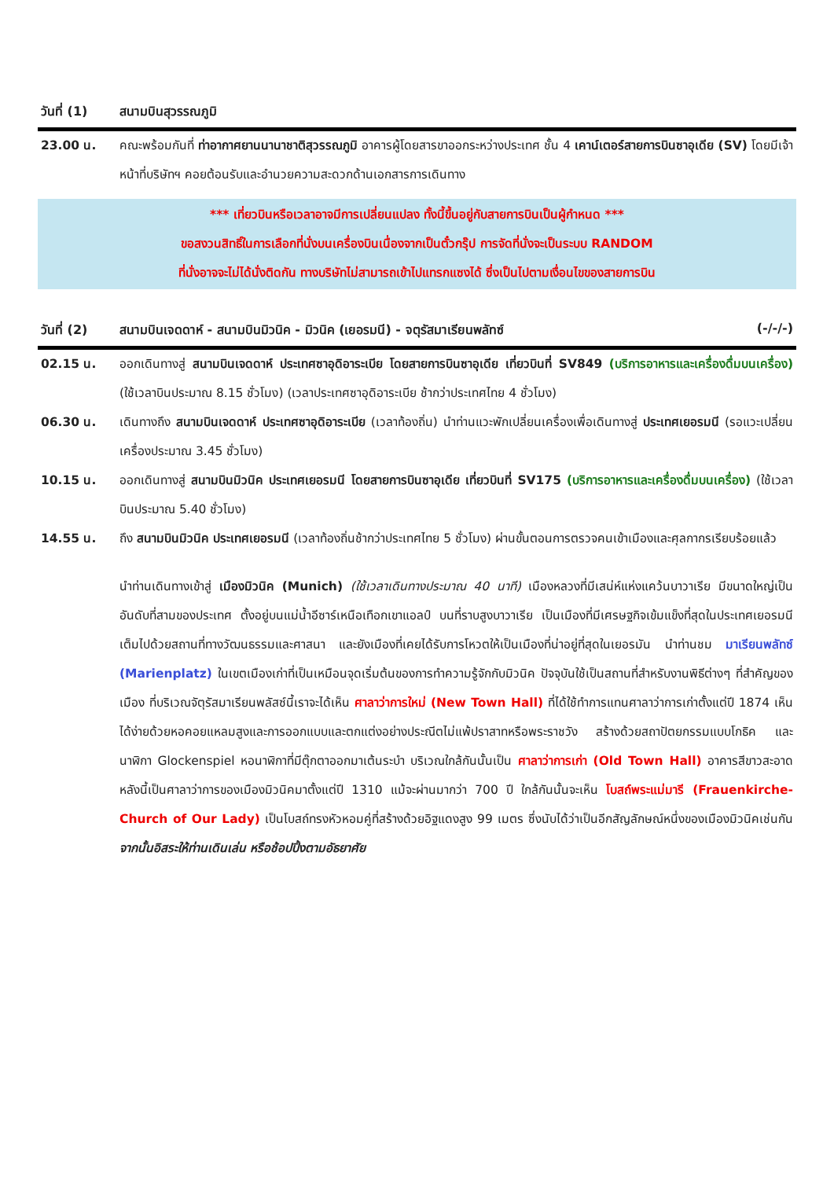วันที่ (1) สนามบินสุวรรณภูมิ
23.00 น. คณะพร้อมกันที่ ท่าอากาศยานนานาชาติสุวรรณภูมิ อาคารผู้โดยสารขาออกระหว่างประเทศ ชั้น 4 เคาน์เตอร์สายการบินซาอุเดีย (SV) โดยมีเจ้าหน้าที่บริษัทฯ คอยต้อนรับและอำนวยความสะดวกด้านเอกสารการเดินทาง
*** เที่ยวบินหรือเวลาอาจมีการเปลี่ยนแปลง ทั้งนี้ขึ้นอยู่กับสายการบินเป็นผู้กำหนด ***
ขอสงวนสิทธิ์ในการเลือกที่นั่งบนเครื่องบินเนื่องจากเป็นตั๋วกรุ๊ป การจัดที่นั่งจะเป็นระบบ RANDOM
ที่นั่งอาจจะไม่ได้นั่งติดกัน ทางบริษัทไม่สามารถเข้าไปแทรกแซงได้ ซึ่งเป็นไปตามเงื่อนไขของสายการบิน
วันที่ (2) สนามบินเจดดาห์ - สนามบินมิวนิค - มิวนิค (เยอรมนี) - จตุรัสมาเรียนพลัทซ์ (-/-/-)
02.15 น. ออกเดินทางสู่ สนามบินเจดดาห์ ประเทศซาอุดิอาระเบีย โดยสายการบินซาอุเดีย เที่ยวบินที่ SV849 (บริการอาหารและเครื่องดื่มบนเครื่อง) (ใช้เวลาบินประมาณ 8.15 ชั่วโมง) (เวลาประเทศซาอุดิอาระเบีย ช้ากว่าประเทศไทย 4 ชั่วโมง)
06.30 น. เดินทางถึง สนามบินเจดดาห์ ประเทศซาอุดิอาระเบีย (เวลาท้องถิ่น) นำท่านแวะพักเปลี่ยนเครื่องเพื่อเดินทางสู่ ประเทศเยอรมนี (รอแวะเปลี่ยนเครื่องประมาณ 3.45 ชั่วโมง)
10.15 น. ออกเดินทางสู่ สนามบินมิวนิค ประเทศเยอรมนี โดยสายการบินซาอุเดีย เที่ยวบินที่ SV175 (บริการอาหารและเครื่องดื่มบนเครื่อง) (ใช้เวลาบินประมาณ 5.40 ชั่วโมง)
14.55 น. ถึง สนามบินมิวนิค ประเทศเยอรมนี (เวลาท้องถิ่นช้ากว่าประเทศไทย 5 ชั่วโมง) ผ่านขั้นตอนการตรวจคนเข้าเมืองและศุลกากรเรียบร้อยแล้ว
นำท่านเดินทางเข้าสู่ เมืองมิวนิค (Munich) (ใช้เวลาเดินทางประมาณ 40 นาที) เมืองหลวงที่มีเสน่ห์แห่งแคว้นบาวาเรีย มีขนาดใหญ่เป็นอันดับที่สามของประเทศ ตั้งอยู่บนแม่น้ำอีซาร์เหนือเทือกเขาแอลป์ บนที่ราบสูงบาวาเรีย เป็นเมืองที่มีเศรษฐกิจเข้มแข็งที่สุดในประเทศเยอรมนี เต็มไปด้วยสถานที่ทางวัฒนธรรมและศาสนา และยังเมืองที่เคยได้รับการโหวตให้เป็นเมืองที่น่าอยู่ที่สุดในเยอรมัน นำท่านชม มาเรียนพลัทซ์ (Marienplatz) ในเขตเมืองเก่าที่เป็นเหมือนจุดเริ่มต้นของการทำความรู้จักกับมิวนิค ปัจจุบันใช้เป็นสถานที่สำหรับงานพิธีต่างๆ ที่สำคัญของเมือง ที่บริเวณจัตุรัสมาเรียนพลัสซ์นี้เราจะได้เห็น ศาลาว่าการใหม่ (New Town Hall) ที่ได้ใช้ทำการแทนศาลาว่าการเก่าตั้งแต่ปี 1874 เห็นได้ง่ายด้วยหอคอยแหลมสูงและการออกแบบและตกแต่งอย่างประณีตไม่แพ้ปราสาทหรือพระราชวัง สร้างด้วยสถาปัตยกรรมแบบโกธิค และนาฬิกา Glockenspiel หอนาฬิกาที่มีตุ๊กตาออกมาเต้นระบำ บริเวณใกล้กันนั้นเป็น ศาลาว่าการเก่า (Old Town Hall) อาคารสีขาวสะอาดหลังนี้เป็นศาลาว่าการของเมืองมิวนิคมาตั้งแต่ปี 1310 แม้จะผ่านมากว่า 700 ปี ใกล้กันนั้นจะเห็น โบสถ์พระแม่มารี (Frauenkirche-Church of Our Lady) เป็นโบสถ์ทรงหัวหอมคู่ที่สร้างด้วยอิฐแดงสูง 99 เมตร ซึ่งนับได้ว่าเป็นอีกสัญลักษณ์หนึ่งของเมืองมิวนิคเช่นกัน จากนั้นอิสระให้ท่านเดินเล่น หรือช้อปปิ้งตามอัธยาศัย